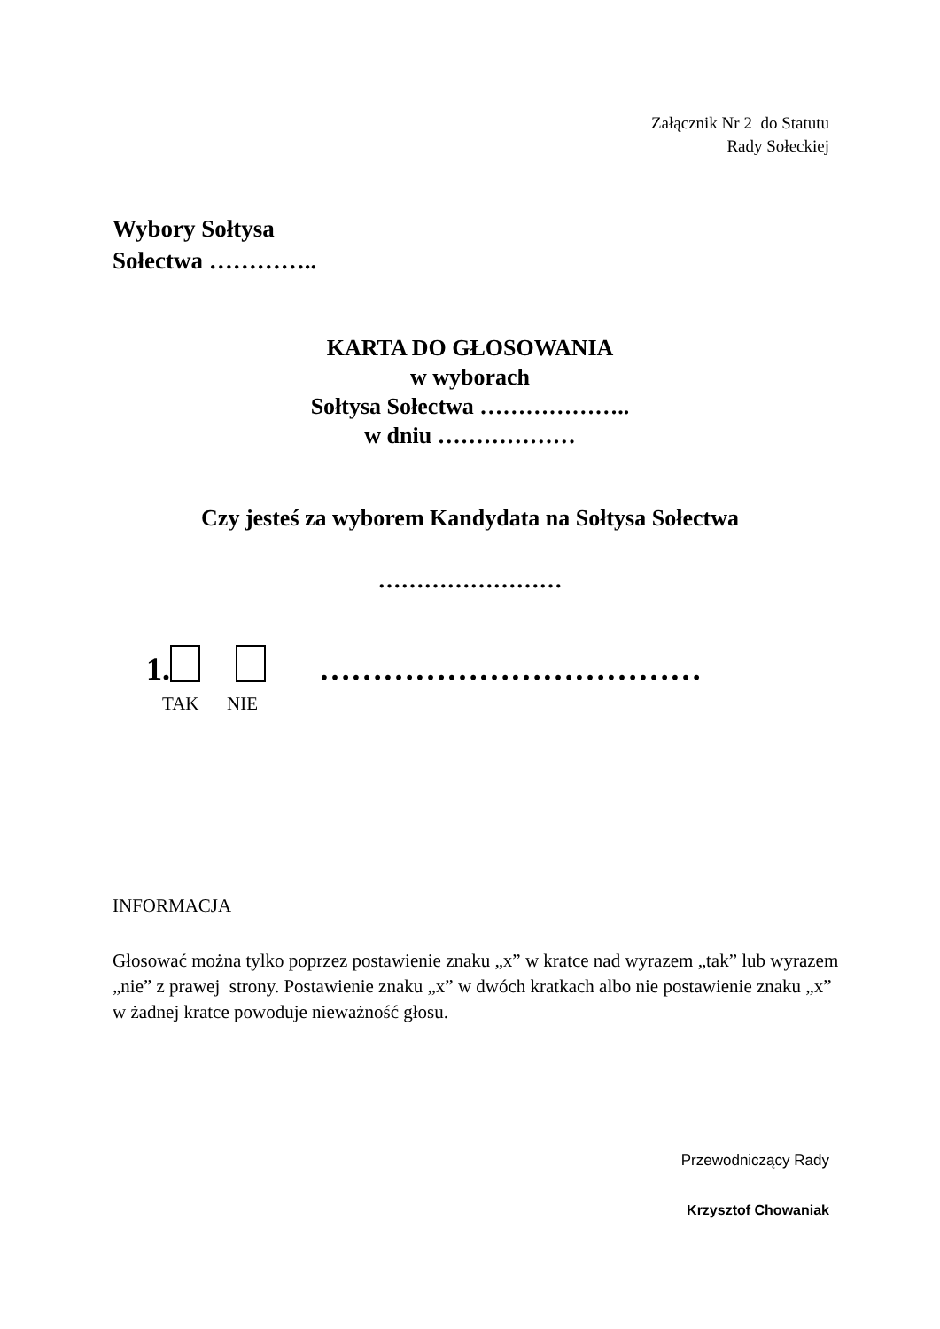Załącznik Nr 2 do Statutu
Rady Sołeckiej
Wybory Sołtysa
Sołectwa …………..
KARTA DO GŁOSOWANIA
w wyborach
Sołtysa Sołectwa ………………..
w dniu ………………
Czy jesteś za wyborem Kandydata na Sołtysa Sołectwa
……………………
1. ………………………………
TAK NIE
INFORMACJA
Głosować można tylko poprzez postawienie znaku „x” w kratce nad wyrazem „tak” lub wyrazem „nie” z prawej strony. Postawienie znaku „x” w dwóch kratkach albo nie postawienie znaku „x” w żadnej kratce powoduje nieważność głosu.
Przewodniczący Rady
Krzysztof Chowaniak